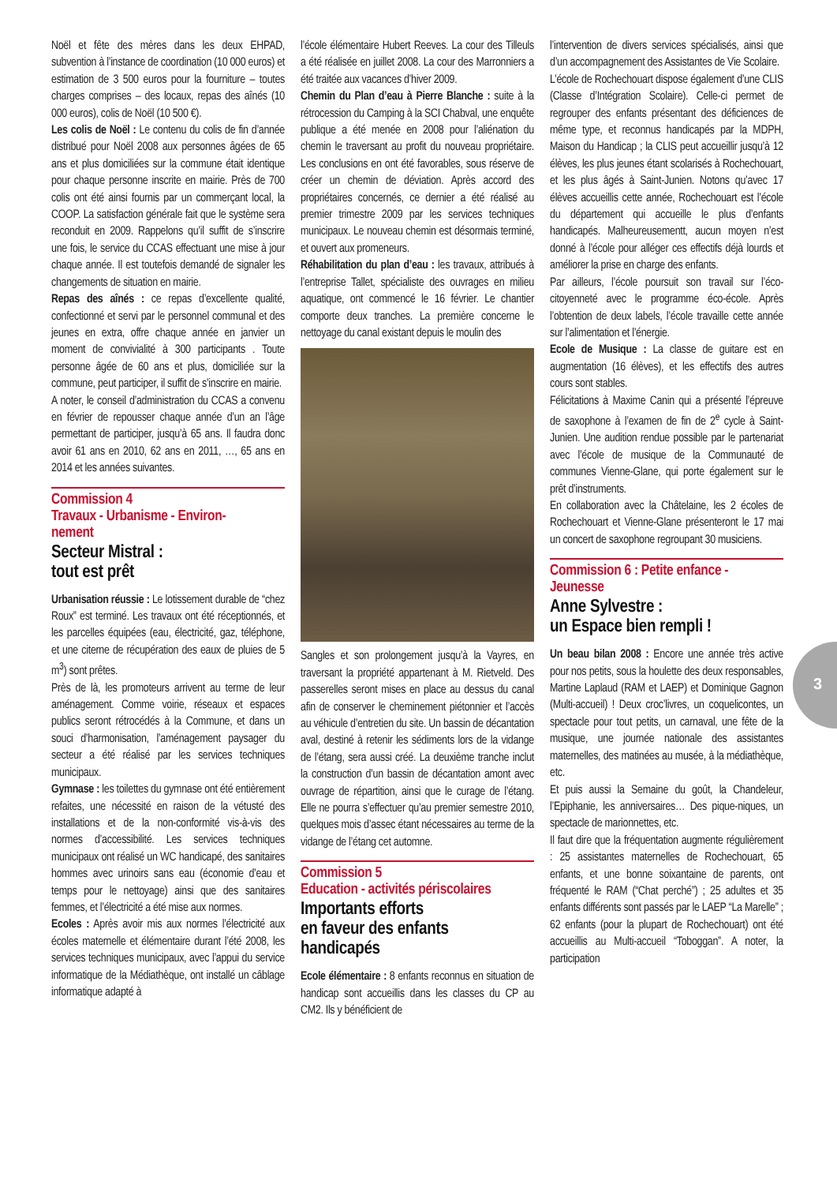Noël et fête des mères dans les deux EHPAD, subvention à l’instance de coordination (10 000 euros) et estimation de 3 500 euros pour la fourniture – toutes charges comprises – des locaux, repas des aînés (10 000 euros), colis de Noël (10 500 €).
Les colis de Noël : Le contenu du colis de fin d’année distribué pour Noël 2008 aux personnes âgées de 65 ans et plus domiciliées sur la commune était identique pour chaque personne inscrite en mairie. Près de 700 colis ont été ainsi fournis par un commerçant local, la COOP. La satisfaction générale fait que le système sera reconduit en 2009. Rappelons qu’il suffit de s’inscrire une fois, le service du CCAS effectuant une mise à jour chaque année. Il est toutefois demandé de signaler les changements de situation en mairie.
Repas des aînés : ce repas d’excellente qualité, confectionné et servi par le personnel communal et des jeunes en extra, offre chaque année en janvier un moment de convivialité à 300 participants . Toute personne âgée de 60 ans et plus, domiciliée sur la commune, peut participer, il suffit de s’inscrire en mairie.
A noter, le conseil d’administration du CCAS a convenu en février de repousser chaque année d’un an l’âge permettant de participer, jusqu’à 65 ans. Il faudra donc avoir 61 ans en 2010, 62 ans en 2011, …, 65 ans en 2014 et les années suivantes.
Commission 4
Travaux - Urbanisme - Environ-
nement
Secteur Mistral :
tout est prêt
Urbanisation réussie : Le lotissement durable de “chez Roux” est terminé. Les travaux ont été réceptionnés, et les parcelles équipées (eau, électricité, gaz, téléphone, et une citerne de récupération des eaux de pluies de 5 m<sup>3</sup>) sont prêtes.
Près de là, les promoteurs arrivent au terme de leur aménagement. Comme voirie, réseaux et espaces publics seront rétrocédés à la Commune, et dans un souci d’harmonisation, l’aménagement paysager du secteur a été réalisé par les services techniques municipaux.
Gymnase : les toilettes du gymnase ont été entièrement refaites, une nécessité en raison de la vétusté des installations et de la non-conformité vis-à-vis des normes d’accessibilité. Les services techniques municipaux ont réalisé un WC handicapé, des sanitaires hommes avec urinoirs sans eau (économie d’eau et temps pour le nettoyage) ainsi que des sanitaires femmes, et l’électricité a été mise aux normes.
Ecoles : Après avoir mis aux normes l’électricité aux écoles maternelle et élémentaire durant l’été 2008, les services techniques municipaux, avec l’appui du service informatique de la Médiathèque, ont installé un câblage informatique adapté à
l’école élémentaire Hubert Reeves. La cour des Tilleuls a été réalisée en juillet 2008. La cour des Marronniers a été traitée aux vacances d’hiver 2009.
Chemin du Plan d’eau à Pierre Blanche : suite à la rétrocession du Camping à la SCI Chabval, une enquête publique a été menée en 2008 pour l’aliénation du chemin le traversant au profit du nouveau propriétaire. Les conclusions en ont été favorables, sous réserve de créer un chemin de déviation. Après accord des propriétaires concernés, ce dernier a été réalisé au premier trimestre 2009 par les services techniques municipaux. Le nouveau chemin est désormais terminé, et ouvert aux promeneurs.
Réhabilitation du plan d’eau : les travaux, attribués à l’entreprise Tallet, spécialiste des ouvrages en milieu aquatique, ont commencé le 16 février. Le chantier comporte deux tranches. La première concerne le nettoyage du canal existant depuis le moulin des
Sangles et son prolongement jusqu’à la Vayres, en traversant la propriété appartenant à M. Rietveld. Des passerelles seront mises en place au dessus du canal afin de conserver le cheminement piétonnier et l’accès au véhicule d’entretien du site. Un bassin de décantation aval, destiné à retenir les sédiments lors de la vidange de l’étang, sera aussi créé. La deuxième tranche inclut la construction d’un bassin de décantation amont avec ouvrage de répartition, ainsi que le curage de l’étang. Elle ne pourra s’effectuer qu’au premier semestre 2010, quelques mois d’assec étant nécessaires au terme de la vidange de l’étang cet automne.
Commission 5
Education - activités périscolaires
Importants efforts
en faveur des enfants
handicapés
Ecole élémentaire : 8 enfants reconnus en situation de handicap sont accueillis dans les classes du CP au CM2. Ils y bénéficient de
l’intervention de divers services spécialisés, ainsi que d’un accompagnement des Assistantes de Vie Scolaire.
L’école de Rochechouart dispose également d’une CLIS (Classe d’Intégration Scolaire). Celle-ci permet de regrouper des enfants présentant des déficiences de même type, et reconnus handicapés par la MDPH, Maison du Handicap ; la CLIS peut accueillir jusqu’à 12 élèves, les plus jeunes étant scolarisés à Rochechouart, et les plus âgés à Saint-Junien. Notons qu’avec 17 élèves accueillis cette année, Rochechouart est l’école du département qui accueille le plus d’enfants handicapés. Malheureusementt, aucun moyen n’est donné à l’école pour alléger ces effectifs déjà lourds et améliorer la prise en charge des enfants.
Par ailleurs, l’école poursuit son travail sur l’éco-citoyenneté avec le programme éco-école. Après l’obtention de deux labels, l’école travaille cette année sur l’alimentation et l’énergie.
Ecole de Musique : La classe de guitare est en augmentation (16 élèves), et les effectifs des autres cours sont stables.
Félicitations à Maxime Canin qui a présenté l’épreuve de saxophone à l’examen de fin de 2<sup>e</sup> cycle à Saint-Junien. Une audition rendue possible par le partenariat avec l’école de musique de la Communauté de communes Vienne-Glane, qui porte également sur le prêt d’instruments.
En collaboration avec la Châtelaine, les 2 écoles de Rochechouart et Vienne-Glane présenteront le 17 mai un concert de saxophone regroupant 30 musiciens.
Commission 6 : Petite enfance -
Jeunesse
Anne Sylvestre :
un Espace bien rempli !
Un beau bilan 2008 : Encore une année très active pour nos petits, sous la houlette des deux responsables, Martine Laplaud (RAM et LAEP) et Dominique Gagnon (Multi-accueil) ! Deux croc’livres, un coquelicontes, un spectacle pour tout petits, un carnaval, une fête de la musique, une journée nationale des assistantes maternelles, des matinées au musée, à la médiathèque, etc.
Et puis aussi la Semaine du goût, la Chandeleur, l’Epiphanie, les anniversaires… Des pique-niques, un spectacle de marionnettes, etc.
Il faut dire que la fréquentation augmente régulièrement : 25 assistantes maternelles de Rochechouart, 65 enfants, et une bonne soixantaine de parents, ont fréquenté le RAM (“Chat perché”) ; 25 adultes et 35 enfants différents sont passés par le LAEP “La Marelle” ; 62 enfants (pour la plupart de Rochechouart) ont été accueillis au Multi-accueil “Toboggan”. A noter, la participation
3